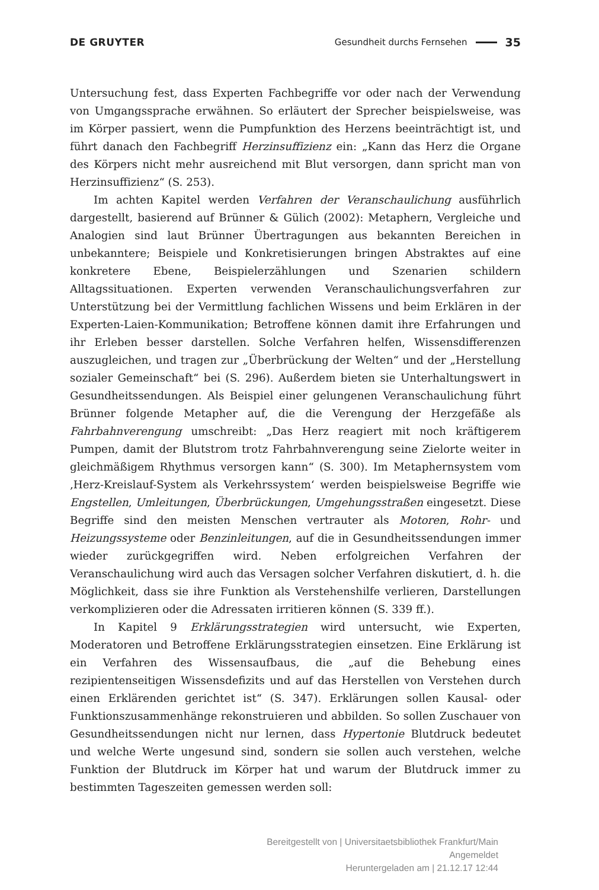DE GRUYTER Gesundheit durchs Fernsehen 35
Untersuchung fest, dass Experten Fachbegriffe vor oder nach der Verwendung von Umgangssprache erwähnen. So erläutert der Sprecher beispielsweise, was im Körper passiert, wenn die Pumpfunktion des Herzens beeinträchtigt ist, und führt danach den Fachbegriff Herzinsuffizienz ein: „Kann das Herz die Organe des Körpers nicht mehr ausreichend mit Blut versorgen, dann spricht man von Herzinsuffizienz“ (S. 253).
Im achten Kapitel werden Verfahren der Veranschaulichung ausführlich dargestellt, basierend auf Brünner & Gülich (2002): Metaphern, Vergleiche und Analogien sind laut Brünner Übertragungen aus bekannten Bereichen in unbekanntere; Beispiele und Konkretisierungen bringen Abstraktes auf eine konkretere Ebene, Beispielerzählungen und Szenarien schildern Alltagssituationen. Experten verwenden Veranschaulichungsverfahren zur Unterstützung bei der Vermittlung fachlichen Wissens und beim Erklären in der Experten-Laien-Kommunikation; Betroffene können damit ihre Erfahrungen und ihr Erleben besser darstellen. Solche Verfahren helfen, Wissensdifferenzen auszugleichen, und tragen zur „Überbrückung der Welten“ und der „Herstellung sozialer Gemeinschaft“ bei (S. 296). Außerdem bieten sie Unterhaltungswert in Gesundheitssendungen. Als Beispiel einer gelungenen Veranschaulichung führt Brünner folgende Metapher auf, die die Verengung der Herzgefäße als Fahrbahnverengung umschreibt: „Das Herz reagiert mit noch kräftigerem Pumpen, damit der Blutstrom trotz Fahrbahnverengung seine Zielorte weiter in gleichmäßigem Rhythmus versorgen kann“ (S. 300). Im Metaphernsystem vom ‚Herz-Kreislauf-System als Verkehrssystem‘ werden beispielsweise Begriffe wie Engstellen, Umleitungen, Überbrückungen, Umgehungsstraßen eingesetzt. Diese Begriffe sind den meisten Menschen vertrauter als Motoren, Rohr- und Heizungssysteme oder Benzinleitungen, auf die in Gesundheitssendungen immer wieder zurückgegriffen wird. Neben erfolgreichen Verfahren der Veranschaulichung wird auch das Versagen solcher Verfahren diskutiert, d. h. die Möglichkeit, dass sie ihre Funktion als Verstehenshilfe verlieren, Darstellungen verkomplizieren oder die Adressaten irritieren können (S. 339 ff.).
In Kapitel 9 Erklärungsstrategien wird untersucht, wie Experten, Moderatoren und Betroffene Erklärungsstrategien einsetzen. Eine Erklärung ist ein Verfahren des Wissensaufbaus, die „auf die Behebung eines rezipientenseitigen Wissensdefizits und auf das Herstellen von Verstehen durch einen Erklärenden gerichtet ist“ (S. 347). Erklärungen sollen Kausal- oder Funktionszusammenhänge rekonstruieren und abbilden. So sollen Zuschauer von Gesundheitssendungen nicht nur lernen, dass Hypertonie Blutdruck bedeutet und welche Werte ungesund sind, sondern sie sollen auch verstehen, welche Funktion der Blutdruck im Körper hat und warum der Blutdruck immer zu bestimmten Tageszeiten gemessen werden soll:
Bereitgestellt von | Universitaetsbibliothek Frankfurt/Main
Angemeldet
Heruntergeladen am | 21.12.17 12:44